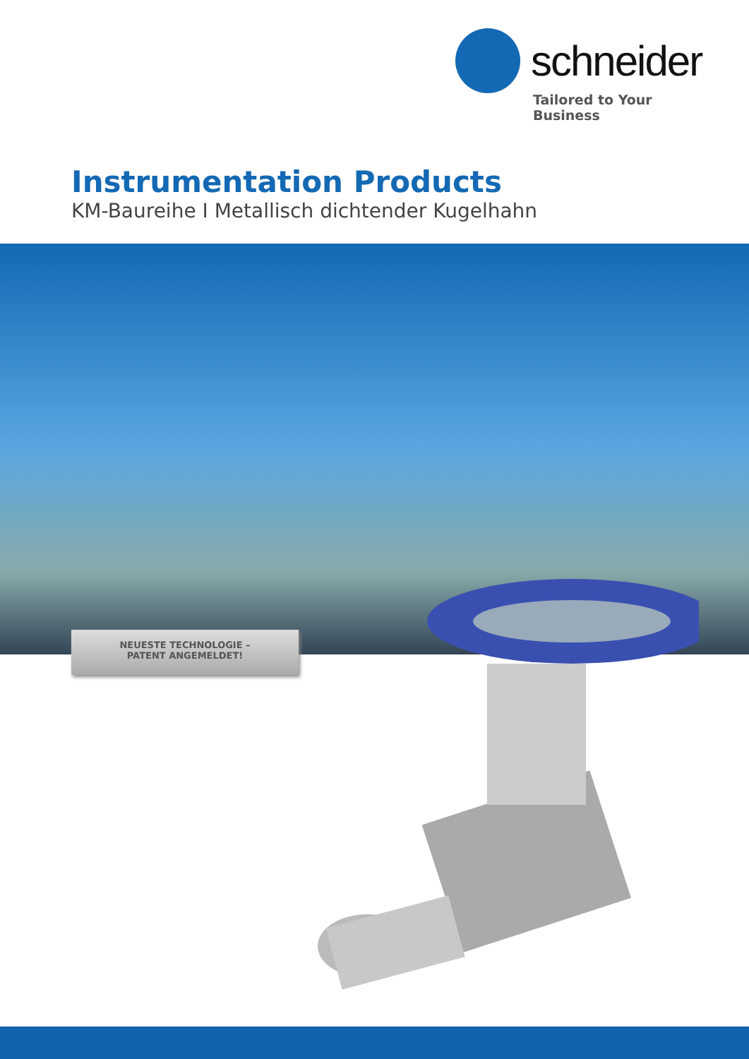schneider
Tailored to Your Business
Instrumentation Products
KM-Baureihe I Metallisch dichtender Kugelhahn
NEUESTE TECHNOLOGIE –
PATENT ANGEMELDET!